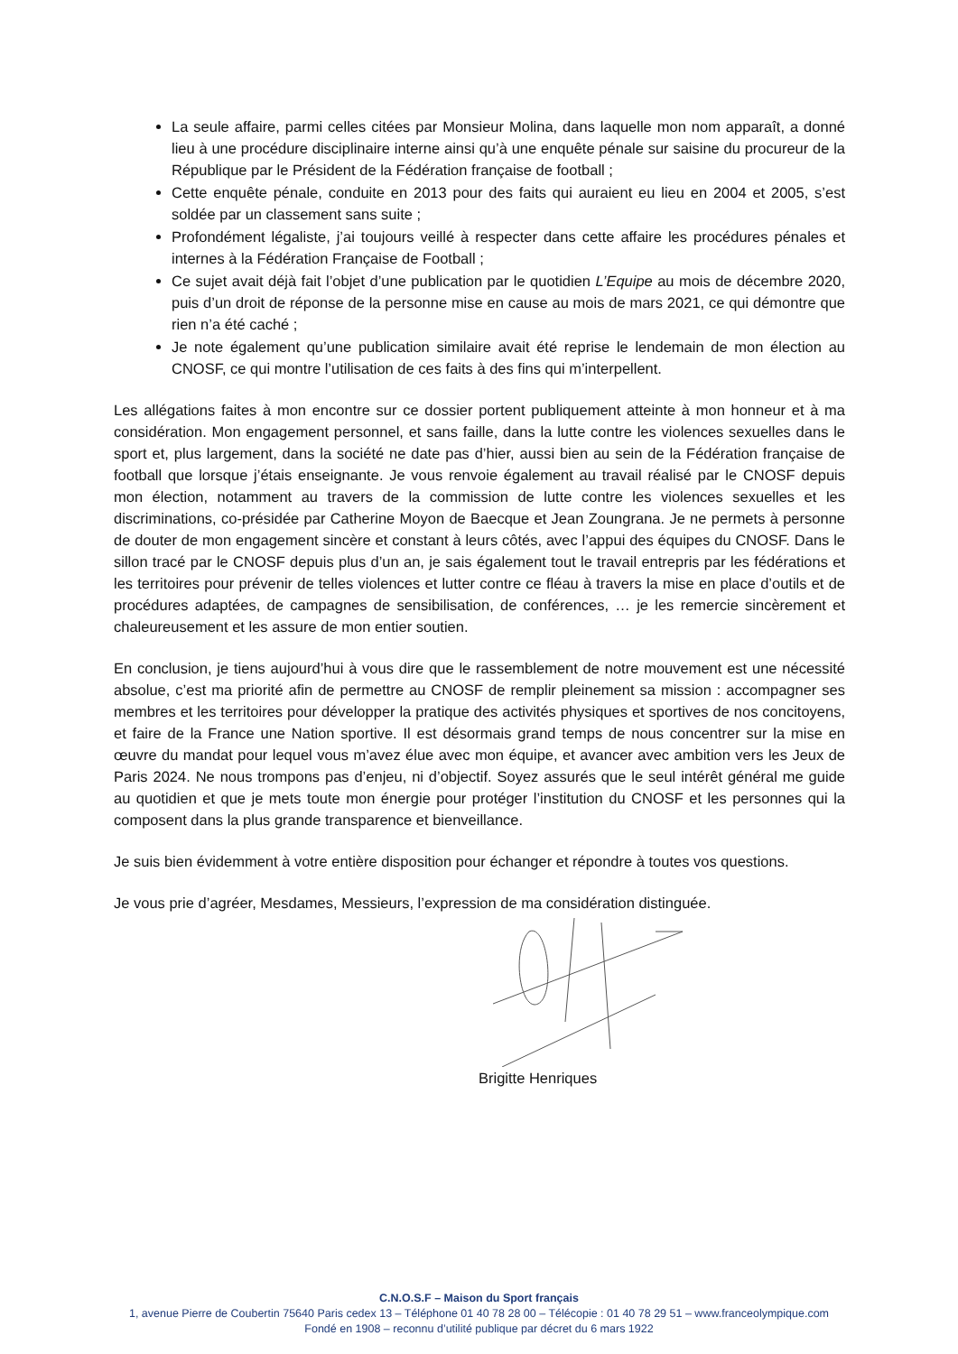La seule affaire, parmi celles citées par Monsieur Molina, dans laquelle mon nom apparaît, a donné lieu à une procédure disciplinaire interne ainsi qu’à une enquête pénale sur saisine du procureur de la République par le Président de la Fédération française de football ;
Cette enquête pénale, conduite en 2013 pour des faits qui auraient eu lieu en 2004 et 2005, s’est soldée par un classement sans suite ;
Profondément légaliste, j’ai toujours veillé à respecter dans cette affaire les procédures pénales et internes à la Fédération Française de Football ;
Ce sujet avait déjà fait l’objet d’une publication par le quotidien L’Equipe au mois de décembre 2020, puis d’un droit de réponse de la personne mise en cause au mois de mars 2021, ce qui démontre que rien n’a été caché ;
Je note également qu’une publication similaire avait été reprise le lendemain de mon élection au CNOSF, ce qui montre l’utilisation de ces faits à des fins qui m’interpellent.
Les allégations faites à mon encontre sur ce dossier portent publiquement atteinte à mon honneur et à ma considération. Mon engagement personnel, et sans faille, dans la lutte contre les violences sexuelles dans le sport et, plus largement, dans la société ne date pas d’hier, aussi bien au sein de la Fédération française de football que lorsque j’étais enseignante. Je vous renvoie également au travail réalisé par le CNOSF depuis mon élection, notamment au travers de la commission de lutte contre les violences sexuelles et les discriminations, co-présidée par Catherine Moyon de Baecque et Jean Zoungrana. Je ne permets à personne de douter de mon engagement sincère et constant à leurs côtés, avec l’appui des équipes du CNOSF. Dans le sillon tracé par le CNOSF depuis plus d’un an, je sais également tout le travail entrepris par les fédérations et les territoires pour prévenir de telles violences et lutter contre ce fléau à travers la mise en place d’outils et de procédures adaptées, de campagnes de sensibilisation, de conférences, … je les remercie sincèrement et chaleureusement et les assure de mon entier soutien.
En conclusion, je tiens aujourd’hui à vous dire que le rassemblement de notre mouvement est une nécessité absolue, c’est ma priorité afin de permettre au CNOSF de remplir pleinement sa mission : accompagner ses membres et les territoires pour développer la pratique des activités physiques et sportives de nos concitoyens, et faire de la France une Nation sportive. Il est désormais grand temps de nous concentrer sur la mise en œuvre du mandat pour lequel vous m’avez élue avec mon équipe, et avancer avec ambition vers les Jeux de Paris 2024. Ne nous trompons pas d’enjeu, ni d’objectif. Soyez assurés que le seul intérêt général me guide au quotidien et que je mets toute mon énergie pour protéger l’institution du CNOSF et les personnes qui la composent dans la plus grande transparence et bienveillance.
Je suis bien évidemment à votre entière disposition pour échanger et répondre à toutes vos questions.
Je vous prie d’agréer, Mesdames, Messieurs, l’expression de ma considération distinguée.
Brigitte Henriques
C.N.O.S.F – Maison du Sport français
1, avenue Pierre de Coubertin 75640 Paris cedex 13 – Téléphone 01 40 78 28 00 – Télécopie : 01 40 78 29 51 – www.franceolympique.com
Fondé en 1908 – reconnu d’utilité publique par décret du 6 mars 1922